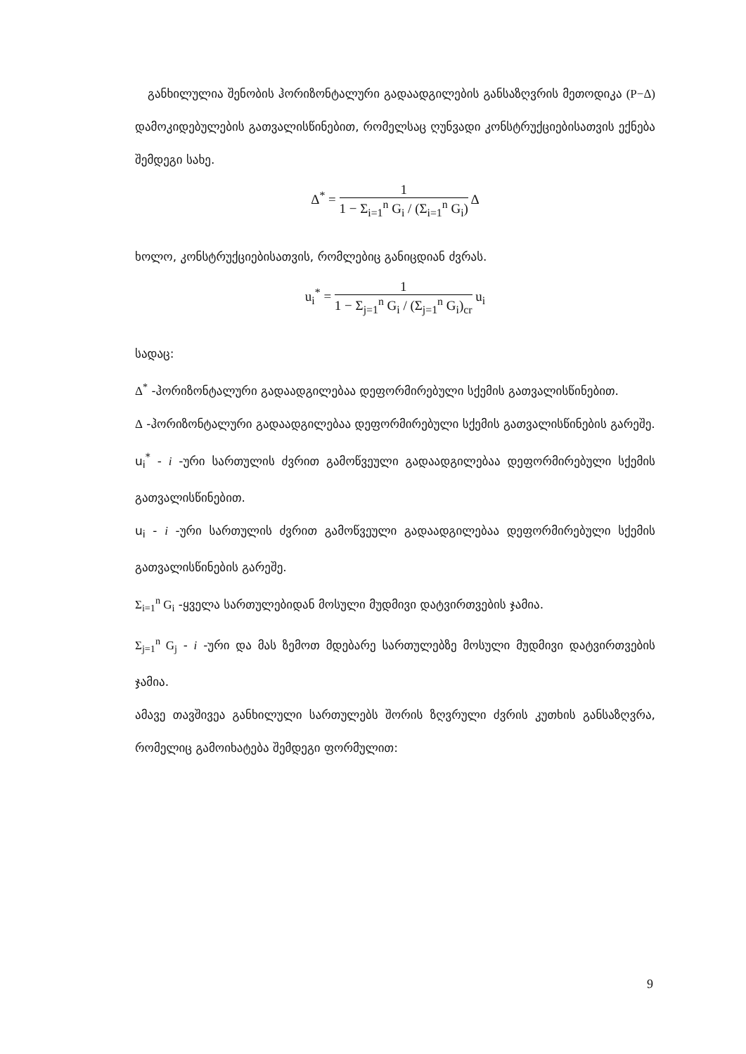განხილულია შენობის ჰორიზონტალური გადაადგილების განსაზღვრის მეთოდიკა (P−Δ) დამოკიდებულების გათვალისწინებით, რომელსაც ღუნვადი კონსტრუქციებისათვის ექნება შემდეგი სახე.
Δ<sup>*</sup> =
1
1 − Σ<sub>i=1</sub><sup>n</sup> G<sub>i</sub> / (Σ<sub>i=1</sub><sup>n</sup> G<sub>i</sub>)
Δ
ხოლო, კონსტრუქციებისათვის, რომლებიც განიცდიან ძვრას.
u<sub>i</sub><sup>*</sup> =
1
1 − Σ<sub>j=1</sub><sup>n</sup> G<sub>i</sub> / (Σ<sub>j=1</sub><sup>n</sup> G<sub>i</sub>)<sub>cr</sub>
u<sub>i</sub>
სადაც:
Δ<sup>*</sup> -ჰორიზონტალური გადაადგილებაა დეფორმირებული სქემის გათვალისწინებით.
Δ -ჰორიზონტალური გადაადგილებაა დეფორმირებული სქემის გათვალისწინების გარეშე.
u<sub>i</sub><sup>*</sup> - i -ური სართულის ძვრით გამოწვეული გადაადგილებაა დეფორმირებული სქემის გათვალისწინებით.
u<sub>i</sub> - i -ური სართულის ძვრით გამოწვეული გადაადგილებაა დეფორმირებული სქემის გათვალისწინების გარეშე.
Σ<sub>i=1</sub><sup>n</sup> G<sub>i</sub> -ყველა სართულებიდან მოსული მუდმივი დატვირთვების ჯამია.
Σ<sub>j=1</sub><sup>n</sup> G<sub>j</sub> - i -ური და მას ზემოთ მდებარე სართულებზე მოსული მუდმივი დატვირთვების ჯამია.
ამავე თავშივეა განხილული სართულებს შორის ზღვრული ძვრის კუთხის განსაზღვრა, რომელიც გამოიხატება შემდეგი ფორმულით:
9